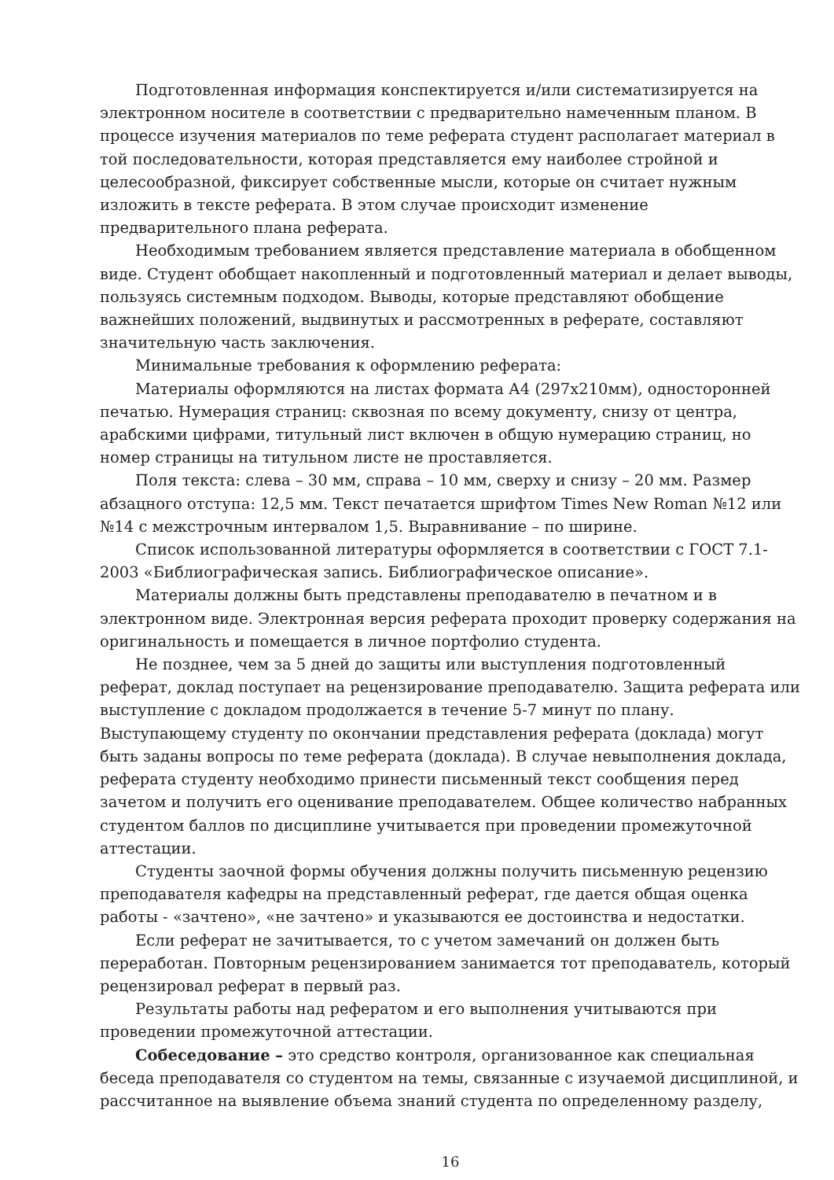Подготовленная информация конспектируется и/или систематизируется на электронном носителе в соответствии с предварительно намеченным планом. В процессе изучения материалов по теме реферата студент располагает материал в той последовательности, которая представляется ему наиболее стройной и целесообразной, фиксирует собственные мысли, которые он считает нужным изложить в тексте реферата. В этом случае происходит изменение предварительного плана реферата.
Необходимым требованием является представление материала в обобщенном виде. Студент обобщает накопленный и подготовленный материал и делает выводы, пользуясь системным подходом. Выводы, которые представляют обобщение важнейших положений, выдвинутых и рассмотренных в реферате, составляют значительную часть заключения.
Минимальные требования к оформлению реферата:
Материалы оформляются на листах формата А4 (297х210мм), односторонней печатью. Нумерация страниц: сквозная по всему документу, снизу от центра, арабскими цифрами, титульный лист включен в общую нумерацию страниц, но номер страницы на титульном листе не проставляется.
Поля текста: слева – 30 мм, справа – 10 мм, сверху и снизу – 20 мм. Размер абзацного отступа: 12,5 мм. Текст печатается шрифтом Times New Roman №12 или №14 с межстрочным интервалом 1,5. Выравнивание – по ширине.
Список использованной литературы оформляется в соответствии с ГОСТ 7.1-2003 «Библиографическая запись. Библиографическое описание».
Материалы должны быть представлены преподавателю в печатном и в электронном виде. Электронная версия реферата проходит проверку содержания на оригинальность и помещается в личное портфолио студента.
Не позднее, чем за 5 дней до защиты или выступления подготовленный реферат, доклад поступает на рецензирование преподавателю. Защита реферата или выступление с докладом продолжается в течение 5-7 минут по плану. Выступающему студенту по окончании представления реферата (доклада) могут быть заданы вопросы по теме реферата (доклада). В случае невыполнения доклада, реферата студенту необходимо принести письменный текст сообщения перед зачетом и получить его оценивание преподавателем. Общее количество набранных студентом баллов по дисциплине учитывается при проведении промежуточной аттестации.
Студенты заочной формы обучения должны получить письменную рецензию преподавателя кафедры на представленный реферат, где дается общая оценка работы - «зачтено», «не зачтено» и указываются ее достоинства и недостатки.
Если реферат не зачитывается, то с учетом замечаний он должен быть переработан. Повторным рецензированием занимается тот преподаватель, который рецензировал реферат в первый раз.
Результаты работы над рефератом и его выполнения учитываются при проведении промежуточной аттестации.
Собеседование – это средство контроля, организованное как специальная беседа преподавателя со студентом на темы, связанные с изучаемой дисциплиной, и рассчитанное на выявление объема знаний студента по определенному разделу,
16